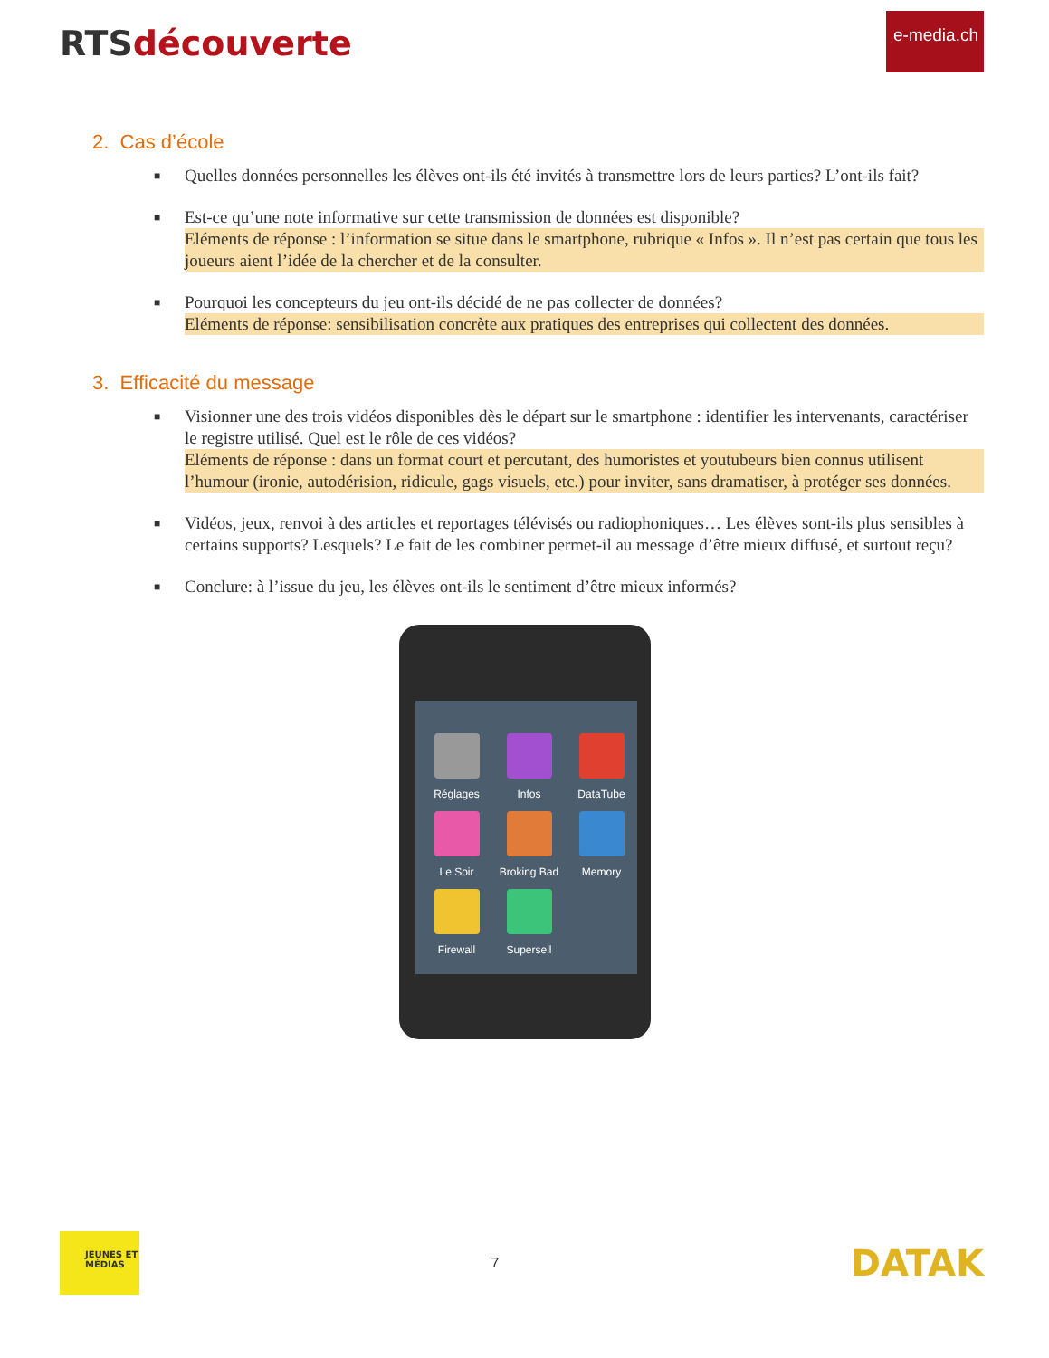RTSdécouverte
e-media.ch
2. Cas d’école
■ Quelles données personnelles les élèves ont-ils été invités à transmettre lors de leurs parties? L’ont-ils fait?
■ Est-ce qu’une note informative sur cette transmission de données est disponible?
Eléments de réponse : l’information se situe dans le smartphone, rubrique « Infos ». Il n’est pas certain que tous les joueurs aient l’idée de la chercher et de la consulter.
■ Pourquoi les concepteurs du jeu ont-ils décidé de ne pas collecter de données?
Eléments de réponse: sensibilisation concrète aux pratiques des entreprises qui collectent des données.
3. Efficacité du message
■ Visionner une des trois vidéos disponibles dès le départ sur le smartphone : identifier les intervenants, caractériser le registre utilisé. Quel est le rôle de ces vidéos?
Eléments de réponse : dans un format court et percutant, des humoristes et youtubeurs bien connus utilisent l’humour (ironie, autodérision, ridicule, gags visuels, etc.) pour inviter, sans dramatiser, à protéger ses données.
■ Vidéos, jeux, renvoi à des articles et reportages télévisés ou radiophoniques… Les élèves sont-ils plus sensibles à certains supports? Lesquels? Le fait de les combiner permet-il au message d’être mieux diffusé, et surtout reçu?
■ Conclure: à l’issue du jeu, les élèves ont-ils le sentiment d’être mieux informés?
Réglages
Infos
DataTube
Le Soir
Broking Bad
Memory
Firewall
Supersell
JEUNES ET MÉDIAS
7
DATAK